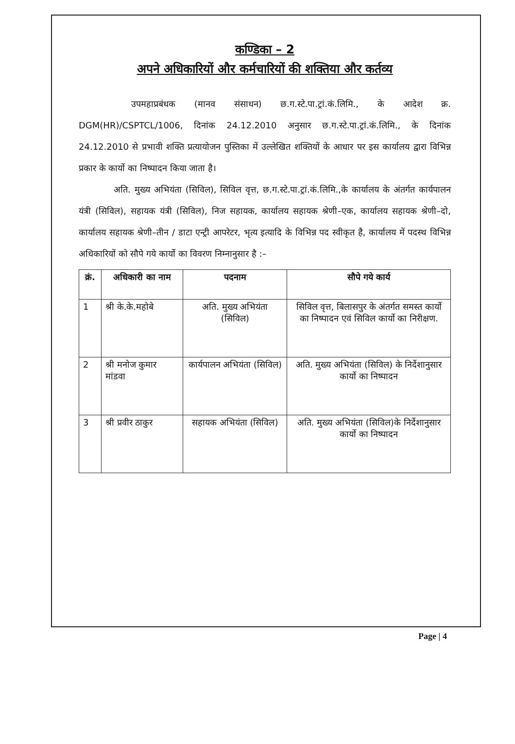कण्डिका – 2
अपने अधिकारियों और कर्मचारियों की शक्तिया और कर्तव्य
      उपमहाप्रबंधक (मानव संसाधन) छ.ग.स्टे.पा.ट्रां.कं.लिमि., के आदेश क्र. DGM(HR)/CSPTCL/1006, दिनांक 24.12.2010 अनुसार छ.ग.स्टे.पा.ट्रां.कं.लिमि., के दिनांक 24.12.2010 से प्रभावी शक्ति प्रत्यायोजन पुस्तिका में उल्लेखित शक्तियों के आधार पर इस कार्यालय द्वारा विभिन्न प्रकार के कार्यो का निष्पादन किया जाता है।
    अति. मुख्य अभियंता (सिविल), सिविल वृत्त, छ.ग.स्टे.पा.ट्रां.कं.लिमि.,के कार्यालय के अंतर्गत कार्यपालन यंत्री (सिविल), सहायक यंत्री (सिविल), निज सहायक, कार्यालय सहायक श्रेणी–एक, कार्यालय सहायक श्रेणी–दो, कार्यालय सहायक श्रेणी–तीन / डाटा एन्ट्री आपरेटर, भृत्य इत्यादि के विभिन्न पद स्वीकृत है, कार्यालय में पदस्थ विभिन्न अधिकारियों को सौपे गये कार्यो का विवरण निम्नानुसार है :–
| क्रं. | अधिकारी का नाम | पदनाम | सौपे गये कार्य |
| --- | --- | --- | --- |
| 1 | श्री के.के.महोबे | अति. मुख्य अभियंता (सिविल) | सिविल वृत्त, बिलासपुर के अंतर्गत समस्त कार्यो का निष्पादन एवं सिविल कार्यो का निरीक्षण. |
| 2 | श्री मनोज कुमार मांडवा | कार्यपालन अभियंता (सिविल) | अति. मुख्य अभियंता (सिविल) के निर्देशानुसार कार्यो का निष्पादन |
| 3 | श्री प्रवीर ठाकुर | सहायक अभियंता (सिविल) | अति. मुख्य अभियंता (सिविल)के निर्देशानुसार कार्यो का निष्पादन |
Page | 4